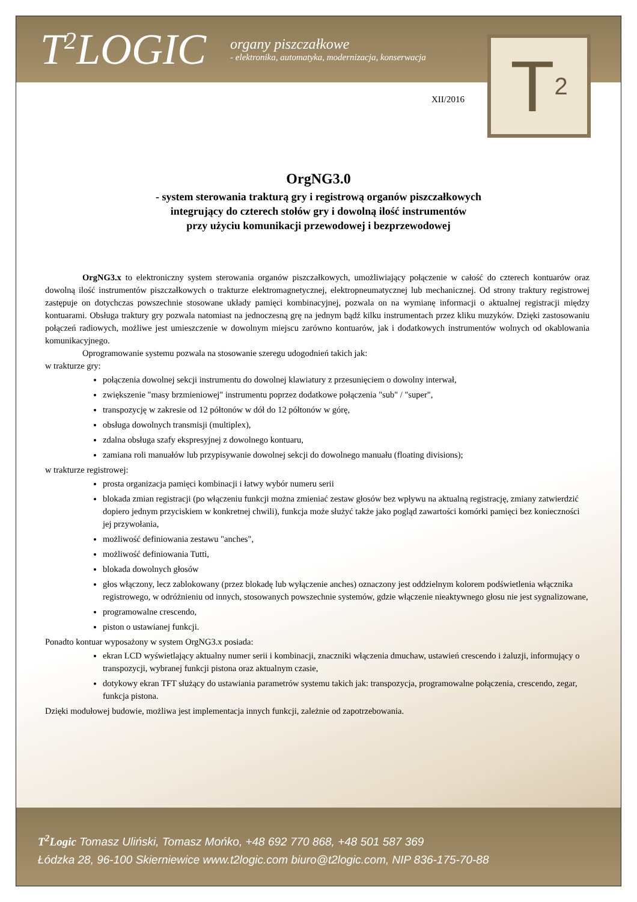T<sup>2</sup>LOGIC
organy piszczałkowe
- elektronika, automatyka, modernizacja, konserwacja
T 2
XII/2016
OrgNG3.0
- system sterowania trakturą gry i registrową organów piszczałkowych
integrujący do czterech stołów gry i dowolną ilość instrumentów
przy użyciu komunikacji przewodowej i bezprzewodowej
OrgNG3.x to elektroniczny system sterowania organów piszczałkowych, umożliwiający połączenie w całość do czterech kontuarów oraz dowolną ilość instrumentów piszczałkowych o trakturze elektromagnetycznej, elektropneumatycznej lub mechanicznej. Od strony traktury registrowej zastępuje on dotychczas powszechnie stosowane układy pamięci kombinacyjnej, pozwala on na wymianę informacji o aktualnej registracji między kontuarami. Obsługa traktury gry pozwala natomiast na jednoczesną grę na jednym bądź kilku instrumentach przez kliku muzyków. Dzięki zastosowaniu połączeń radiowych, możliwe jest umieszczenie w dowolnym miejscu zarówno kontuarów, jak i dodatkowych instrumentów wolnych od okablowania komunikacyjnego.
Oprogramowanie systemu pozwala na stosowanie szeregu udogodnień takich jak:
w trakturze gry:
połączenia dowolnej sekcji instrumentu do dowolnej klawiatury z przesunięciem o dowolny interwał,
zwiększenie "masy brzmieniowej" instrumentu poprzez dodatkowe połączenia "sub" / "super",
transpozycję w zakresie od 12 półtonów w dół do 12 półtonów w górę,
obsługa dowolnych transmisji (multiplex),
zdalna obsługa szafy ekspresyjnej z dowolnego kontuaru,
zamiana roli manuałów lub przypisywanie dowolnej sekcji do dowolnego manuału (floating divisions);
w trakturze registrowej:
prosta organizacja pamięci kombinacji i łatwy wybór numeru serii
blokada zmian registracji (po włączeniu funkcji można zmieniać zestaw głosów bez wpływu na aktualną registrację, zmiany zatwierdzić dopiero jednym przyciskiem w konkretnej chwili), funkcja może służyć także jako pogląd zawartości komórki pamięci bez konieczności jej przywołania,
możliwość definiowania zestawu "anches",
możliwość definiowania Tutti,
blokada dowolnych głosów
głos włączony, lecz zablokowany (przez blokadę lub wyłączenie anches) oznaczony jest oddzielnym kolorem podświetlenia włącznika registrowego, w odróżnieniu od innych, stosowanych powszechnie systemów, gdzie włączenie nieaktywnego głosu nie jest sygnalizowane,
programowalne crescendo,
piston o ustawianej funkcji.
Ponadto kontuar wyposażony w system OrgNG3.x posiada:
ekran LCD wyświetlający aktualny numer serii i kombinacji, znaczniki włączenia dmuchaw, ustawień crescendo i żaluzji, informujący o transpozycji, wybranej funkcji pistona oraz aktualnym czasie,
dotykowy ekran TFT służący do ustawiania parametrów systemu takich jak: transpozycja, programowalne połączenia, crescendo, zegar, funkcja pistona.
Dzięki modułowej budowie, możliwa jest implementacja innych funkcji, zależnie od zapotrzebowania.
T<sup>2</sup>Logic Tomasz Uliński, Tomasz Mońko, +48 692 770 868, +48 501 587 369
Łódzka 28, 96-100 Skierniewice www.t2logic.com biuro@t2logic.com, NIP 836-175-70-88